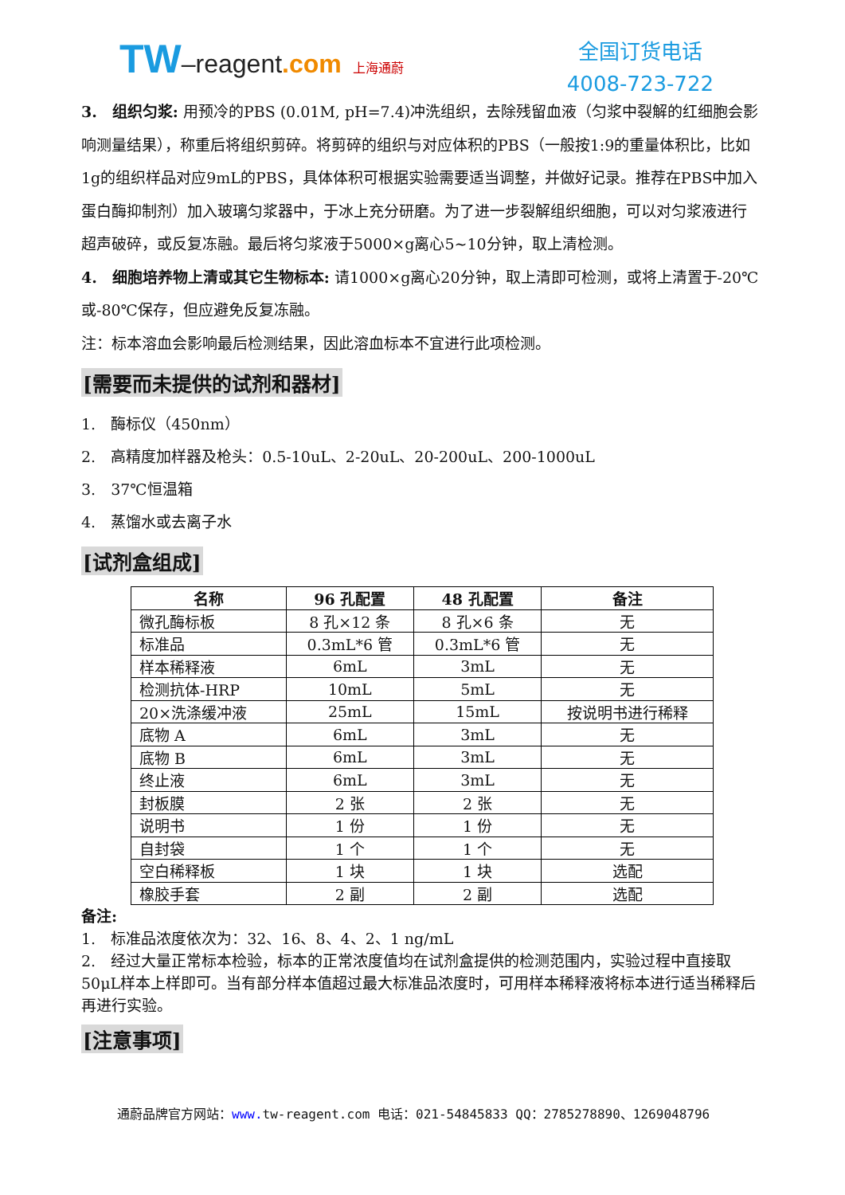TW–reagent.com 上海通蔚
全国订货电话
4008-723-722
3.　组织匀浆: 用预冷的PBS (0.01M, pH=7.4)冲洗组织，去除残留血液（匀浆中裂解的红细胞会影响测量结果），称重后将组织剪碎。将剪碎的组织与对应体积的PBS（一般按1:9的重量体积比，比如1g的组织样品对应9mL的PBS，具体体积可根据实验需要适当调整，并做好记录。推荐在PBS中加入蛋白酶抑制剂）加入玻璃匀浆器中，于冰上充分研磨。为了进一步裂解组织细胞，可以对匀浆液进行超声破碎，或反复冻融。最后将匀浆液于5000×g离心5~10分钟，取上清检测。
4.　细胞培养物上清或其它生物标本: 请1000×g离心20分钟，取上清即可检测，或将上清置于-20℃或-80℃保存，但应避免反复冻融。
注：标本溶血会影响最后检测结果，因此溶血标本不宜进行此项检测。
[需要而未提供的试剂和器材]
1.　酶标仪（450nm）
2.　高精度加样器及枪头：0.5-10uL、2-20uL、20-200uL、200-1000uL
3.　37℃恒温箱
4.　蒸馏水或去离子水
[试剂盒组成]
| 名称 | 96 孔配置 | 48 孔配置 | 备注 |
| --- | --- | --- | --- |
| 微孔酶标板 | 8 孔×12 条 | 8 孔×6 条 | 无 |
| 标准品 | 0.3mL*6 管 | 0.3mL*6 管 | 无 |
| 样本稀释液 | 6mL | 3mL | 无 |
| 检测抗体-HRP | 10mL | 5mL | 无 |
| 20×洗涤缓冲液 | 25mL | 15mL | 按说明书进行稀释 |
| 底物 A | 6mL | 3mL | 无 |
| 底物 B | 6mL | 3mL | 无 |
| 终止液 | 6mL | 3mL | 无 |
| 封板膜 | 2 张 | 2 张 | 无 |
| 说明书 | 1 份 | 1 份 | 无 |
| 自封袋 | 1 个 | 1 个 | 无 |
| 空白稀释板 | 1 块 | 1 块 | 选配 |
| 橡胶手套 | 2 副 | 2 副 | 选配 |
备注:
1.　标准品浓度依次为：32、16、8、4、2、1 ng/mL
2.　经过大量正常标本检验，标本的正常浓度值均在试剂盒提供的检测范围内，实验过程中直接取50μL样本上样即可。当有部分样本值超过最大标准品浓度时，可用样本稀释液将标本进行适当稀释后再进行实验。
[注意事项]
通蔚品牌官方网站：www. tw-reagent.com 电话：021-54845833 QQ：2785278890、1269048796